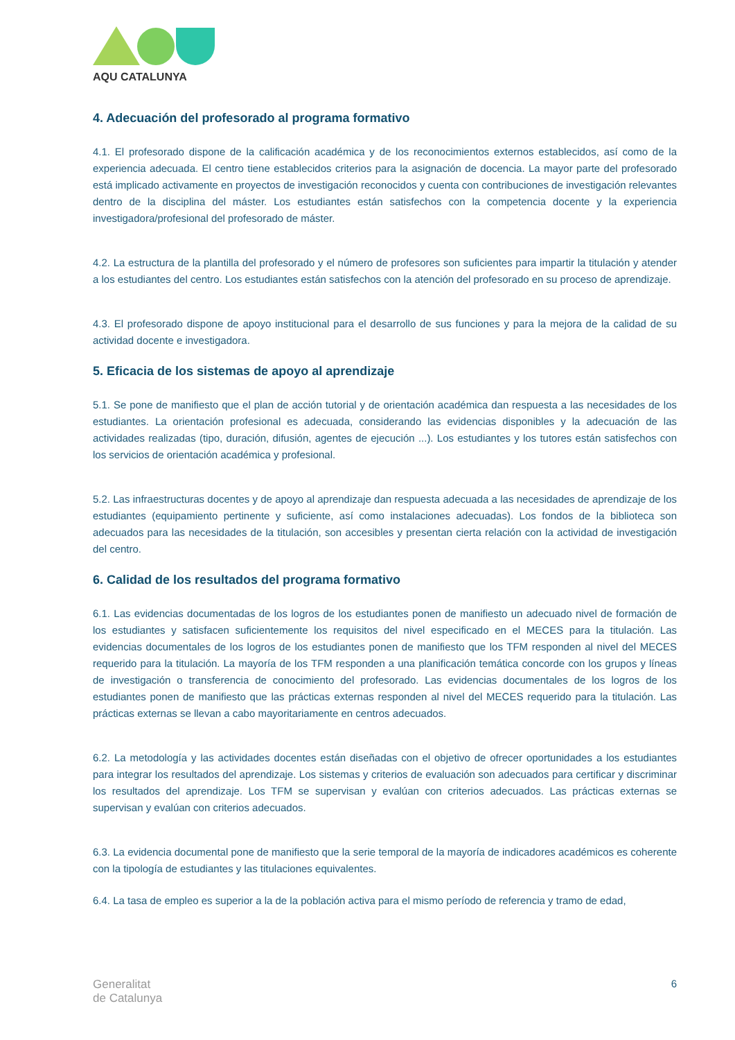AQU CATALUNYA
4. Adecuación del profesorado al programa formativo
4.1. El profesorado dispone de la calificación académica y de los reconocimientos externos establecidos, así como de la experiencia adecuada. El centro tiene establecidos criterios para la asignación de docencia. La mayor parte del profesorado está implicado activamente en proyectos de investigación reconocidos y cuenta con contribuciones de investigación relevantes dentro de la disciplina del máster. Los estudiantes están satisfechos con la competencia docente y la experiencia investigadora/profesional del profesorado de máster.
4.2. La estructura de la plantilla del profesorado y el número de profesores son suficientes para impartir la titulación y atender a los estudiantes del centro. Los estudiantes están satisfechos con la atención del profesorado en su proceso de aprendizaje.
4.3. El profesorado dispone de apoyo institucional para el desarrollo de sus funciones y para la mejora de la calidad de su actividad docente e investigadora.
5. Eficacia de los sistemas de apoyo al aprendizaje
5.1. Se pone de manifiesto que el plan de acción tutorial y de orientación académica dan respuesta a las necesidades de los estudiantes. La orientación profesional es adecuada, considerando las evidencias disponibles y la adecuación de las actividades realizadas (tipo, duración, difusión, agentes de ejecución ...). Los estudiantes y los tutores están satisfechos con los servicios de orientación académica y profesional.
5.2. Las infraestructuras docentes y de apoyo al aprendizaje dan respuesta adecuada a las necesidades de aprendizaje de los estudiantes (equipamiento pertinente y suficiente, así como instalaciones adecuadas). Los fondos de la biblioteca son adecuados para las necesidades de la titulación, son accesibles y presentan cierta relación con la actividad de investigación del centro.
6. Calidad de los resultados del programa formativo
6.1. Las evidencias documentadas de los logros de los estudiantes ponen de manifiesto un adecuado nivel de formación de los estudiantes y satisfacen suficientemente los requisitos del nivel especificado en el MECES para la titulación. Las evidencias documentales de los logros de los estudiantes ponen de manifiesto que los TFM responden al nivel del MECES requerido para la titulación. La mayoría de los TFM responden a una planificación temática concorde con los grupos y líneas de investigación o transferencia de conocimiento del profesorado. Las evidencias documentales de los logros de los estudiantes ponen de manifiesto que las prácticas externas responden al nivel del MECES requerido para la titulación. Las prácticas externas se llevan a cabo mayoritariamente en centros adecuados.
6.2. La metodología y las actividades docentes están diseñadas con el objetivo de ofrecer oportunidades a los estudiantes para integrar los resultados del aprendizaje. Los sistemas y criterios de evaluación son adecuados para certificar y discriminar los resultados del aprendizaje. Los TFM se supervisan y evalúan con criterios adecuados. Las prácticas externas se supervisan y evalúan con criterios adecuados.
6.3. La evidencia documental pone de manifiesto que la serie temporal de la mayoría de indicadores académicos es coherente con la tipología de estudiantes y las titulaciones equivalentes.
6.4. La tasa de empleo es superior a la de la población activa para el mismo período de referencia y tramo de edad,
Generalitat
de Catalunya
6